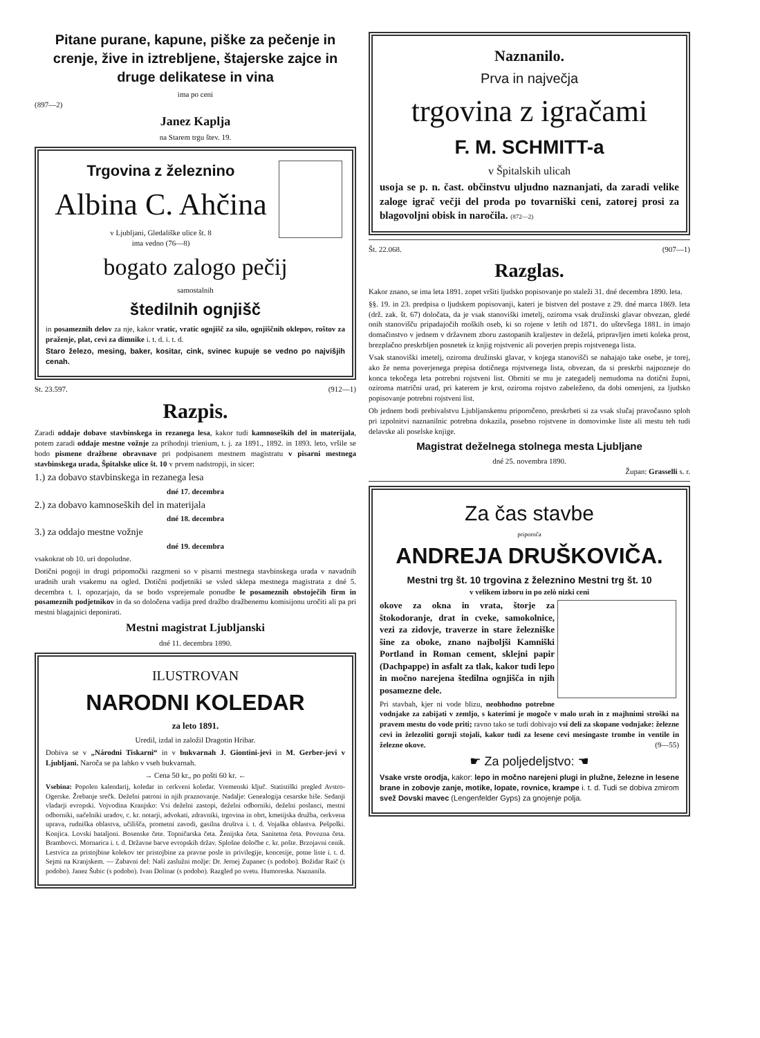Pitane purane, kapune, piške za pečenje in crenje, žive in iztrebljene, štajerske zajce in druge delikatese in vina
ima po ceni
(897—2)
Janez Kaplja
na Starem trgu štev. 19.
Trgovina z železnino
Albina C. Ahčina
v Ljubljani, Gledališke ulice št. 8
ima vedno (76—8)
bogato zalogo pečij
samostalnih
štedilnih ognjišč
in posameznih delov za nje, kakor vratic, vratic ognjišč za silo, ognjiščnih oklepov, roštov za praženje, plat, cevi za dimnike i. t. d. i. t. d.
Staro železo, mesing, baker, kositar, cink, svinec kupuje se vedno po najvišjih cenah.
St. 23.597. (912—1)
Razpis.
Zaradi oddaje dobave stavbinskega in rezanega lesa, kakor tudi kamnoseških del in materijala, potem zaradi oddaje mestne vožnje za prihodnji trienium, t. j. za 1891., 1892. in 1893. leto, vršile se bodo pismene dražbene obravnave pri podpisanem mestnem magistratu v pisarni mestnega stavbinskega urada, Špitalske ulice št. 10 v prvem nadstropji, in sicer:
1.) za dobavo stavbinskega in rezanega lesa
dné 17. decembra
2.) za dobavo kamnoseških del in materijala
dné 18. decembra
3.) za oddajo mestne vožnje
dné 19. decembra
vsakokrat ob 10. uri dopoludne.
Dotični pogoji in drugi pripomočki razgrneni so v pisarni mestnega stavbinskega urada v navadnih uradnih urah vsakemu na ogled. Dotični podjetniki se vsled sklepa mestnega magistrata z dné 5. decembra t. l. opozarjajo, da se bodo vsprejemale ponudbe le posameznih obstoječih firm in posameznih podjetnikov in da so določena vadija pred dražbo dražbenemu komisijonu uročiti ali pa pri mestni blagajnici deponirati.
Mestni magistrat Ljubljanski
dné 11. decembra 1890.
ILUSTROVAN
NARODNI KOLEDAR
za leto 1891.
Uredil, izdal in založil Dragotin Hribar.
Dobiva se v „Národni Tiskarni“ in v bukvarnah J. Giontini-jevi in M. Gerber-jevi v Ljubljani. Naroča se pa lahko v vseh bukvarnah.
→ Cena 50 kr., po pošti 60 kr. ←
Vsebina: Popolen kalendarij, koledar in cerkveni koledar. Vremenski ključ. Statistiški pregled Avstro-Ogerske. Žrebanje srečk. Deželni patroni in njih praznovanje. Nadalje: Genealogija cesarske hiše. Sedanji vladarji evropski. Vojvodina Kranjsko: Vsi deželni zastopi, deželni odborniki, deželni poslanci, mestni odborniki, načelniki uradov, c. kr. notarji, advokati, zdravniki, trgovina in obrt, kmetijska družba, cerkvena uprava, rudniška oblastva, učilišča, prometni zavodi, gasilna društva i. t. d. Vojaška oblastva. Pešpolki. Konjica. Lovski bataljoni. Bosenske čete. Topničarska četa. Ženijska četa. Sanitetna četa. Povozna četa. Brambovci. Mornarica i. t. d. Državne barve evropskih držav. Splošne določbe c. kr. pošte. Brzojavni cenik. Lestvica za pristojbine kolekov ter pristojbine za pravne posle in privilegije, koncesije, potne liste i. t. d. Sejmi na Kranjskem. — Zabavni del: Naši zaslužni možje: Dr. Jernej Zupanec (s podobo). Božidar Raič (s podobo). Janez Šubic (s podobo). Ivan Dolinar (s podobo). Razgled po svetu. Humoreska. Naznanila.
Naznanilo.
Prva in največja
trgovina z igračami
F. M. SCHMITT-a
v Špitalskih ulicah
usoja se p. n. čast. občinstvu uljudno naznanjati, da zaradi velike zaloge igrač večji del proda po tovarniški ceni, zatorej prosi za blagovoljni obisk in naročila. (872—2)
Št. 22.068. (907—1)
Razglas.
Kakor znano, se ima leta 1891. zopet vršiti ljudsko popisovanje po staleži 31. dné decembra 1890. leta.
§§. 19. in 23. predpisa o ljudskem popisovanji, kateri je bistven del postave z 29. dné marca 1869. leta (drž. zak. št. 67) določata, da je vsak stanoviški imetelj, oziroma vsak družinski glavar obvezan, gledé onih stanovišču pripadajočih moških oseb, ki so rojene v letih od 1871. do uštevšega 1881. in imajo domačinstvo v jednem v državnem zboru zastopanih kraljestev in deželá, pripravljen imeti koleka prost, brezplačno preskrbljen posnetek iz knjig rojstvenic ali poverjen prepis rojstvenega lista.
Vsak stanoviški imetelj, oziroma družinski glavar, v kojega stanovišči se nahajajo take osebe, je torej, ako že nema poverjenega prepisa dotičnega rojstvenega lista, obvezan, da si preskrbi najpozneje do konca tekočega leta potrebni rojstveni list. Obrniti se mu je zategadelj nemudoma na dotični župni, oziroma matrični urad, pri katerem je krst, oziroma rojstvo zabeleženo, da dobi omenjeni, za ljudsko popisovanje potrebni rojstveni list.
Ob jednem bodi prebivalstvu Ljubljanskemu priporočeno, preskrbeti si za vsak slučaj pravočasno sploh pri izpolnitvi naznanilnic potrebna dokazila, posebno rojstvene in domovinske liste ali mestu teh tudi delavske ali poselske knjige.
Magistrat deželnega stolnega mesta Ljubljane
dné 25. novembra 1890.
Župan: Grasselli s. r.
Za čas stavbe
priporoča
ANDREJA DRUŠKOVIČA.
Mestni trg št. 10 trgovina z železnino Mestni trg št. 10
v velikem izboru in po zelò nizki ceni
okove za okna in vrata, štorje za štokodoranje, drat in cveke, samokolnice, vezi za zidovje, traverze in stare železniške šine za oboke, znano najboljši Kamniški Portland in Roman cement, sklejni papir (Dachpappe) in asfalt za tlak, kakor tudi lepo in močno narejena štedilna ognjišča in njih posamezne dele.
Pri stavbah, kjer ni vode blizu, neobhodno potrebne vodnjake za zabijati v zemljo, s katerimi je mogoče v malo urah in z majhnimi stroški na pravem mestu do vode priti; ravno tako se tudi dobivajo vsi deli za skopane vodnjake: železne cevi in železoliti gornji stojali, kakor tudi za lesene cevi mesingaste trombe in ventile in železne okove. (9—55)
☛ Za poljedeljstvo: ☚
Vsake vrste orodja, kakor: lepo in močno narejeni plugi in plužne, železne in lesene brane in zobovje zanje, motike, lopate, rovnice, krampe i. t. d. Tudi se dobiva zmirom svež Dovski mavec (Lengenfelder Gyps) za gnojenje polja.